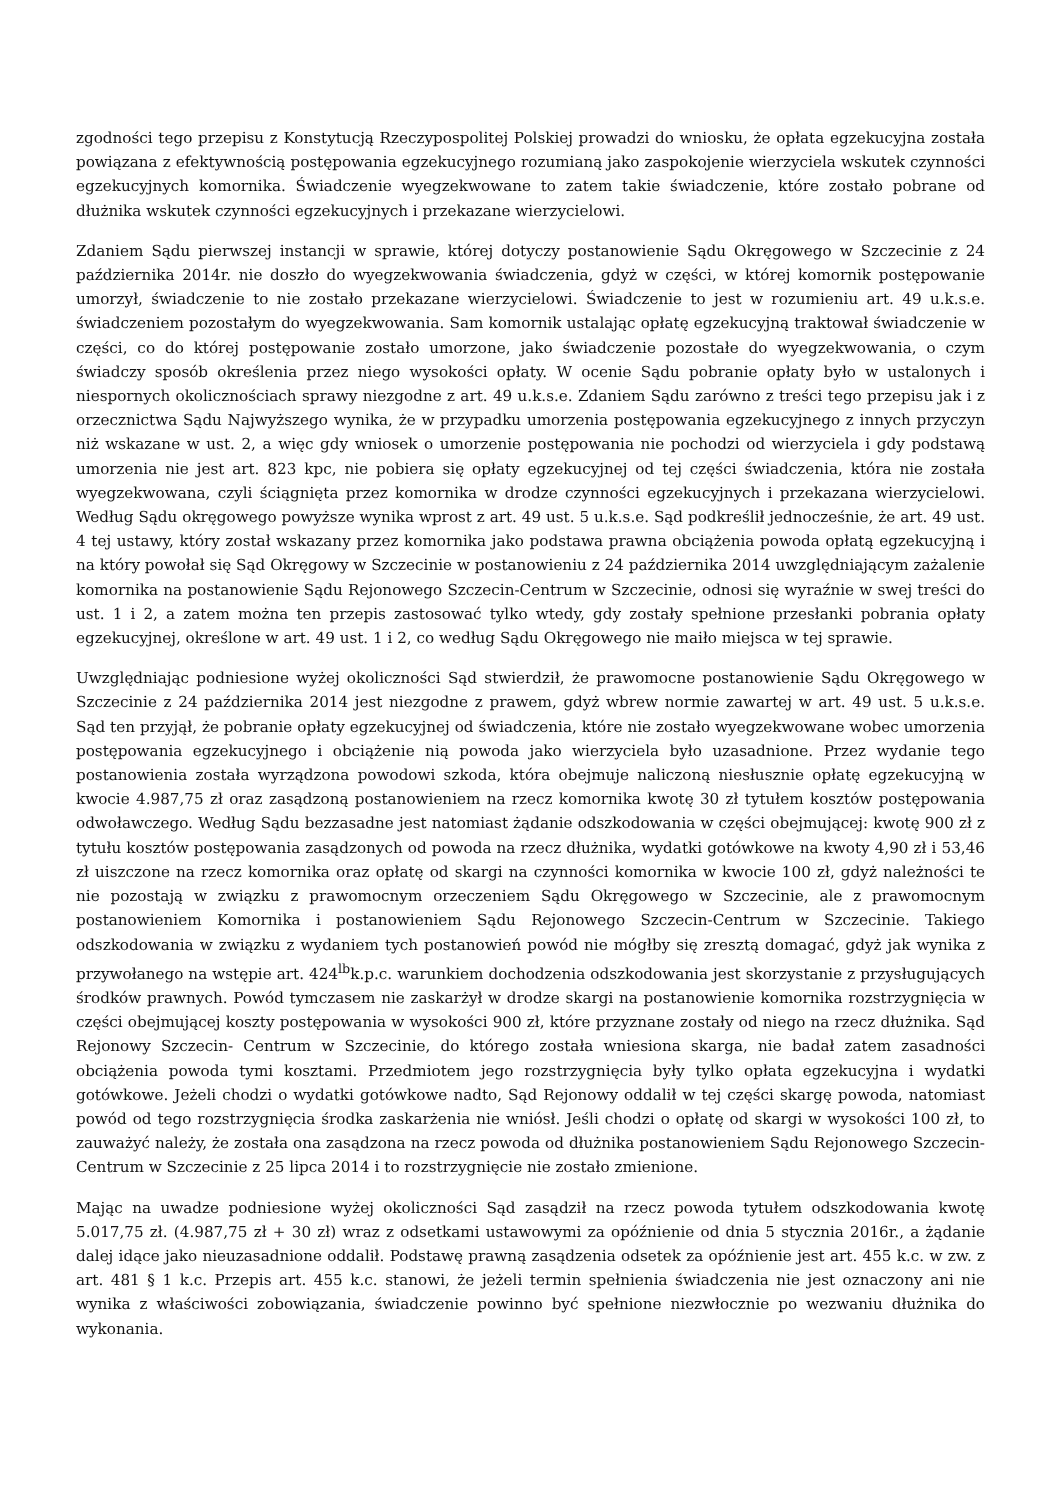zgodności tego przepisu z Konstytucją Rzeczypospolitej Polskiej prowadzi do wniosku, że opłata egzekucyjna została powiązana z efektywnością postępowania egzekucyjnego rozumianą jako zaspokojenie wierzyciela wskutek czynności egzekucyjnych komornika. Świadczenie wyegzekwowane to zatem takie świadczenie, które zostało pobrane od dłużnika wskutek czynności egzekucyjnych i przekazane wierzycielowi.
Zdaniem Sądu pierwszej instancji w sprawie, której dotyczy postanowienie Sądu Okręgowego w Szczecinie z 24 października 2014r. nie doszło do wyegzekwowania świadczenia, gdyż w części, w której komornik postępowanie umorzył, świadczenie to nie zostało przekazane wierzycielowi. Świadczenie to jest w rozumieniu art. 49 u.k.s.e. świadczeniem pozostałym do wyegzekwowania. Sam komornik ustalając opłatę egzekucyjną traktował świadczenie w części, co do której postępowanie zostało umorzone, jako świadczenie pozostałe do wyegzekwowania, o czym świadczy sposób określenia przez niego wysokości opłaty. W ocenie Sądu pobranie opłaty było w ustalonych i niespornych okolicznościach sprawy niezgodne z art. 49 u.k.s.e. Zdaniem Sądu zarówno z treści tego przepisu jak i z orzecznictwa Sądu Najwyższego wynika, że w przypadku umorzenia postępowania egzekucyjnego z innych przyczyn niż wskazane w ust. 2, a więc gdy wniosek o umorzenie postępowania nie pochodzi od wierzyciela i gdy podstawą umorzenia nie jest art. 823 kpc, nie pobiera się opłaty egzekucyjnej od tej części świadczenia, która nie została wyegzekwowana, czyli ściągnięta przez komornika w drodze czynności egzekucyjnych i przekazana wierzycielowi. Według Sądu okręgowego powyższe wynika wprost z art. 49 ust. 5 u.k.s.e. Sąd podkreślił jednocześnie, że art. 49 ust. 4 tej ustawy, który został wskazany przez komornika jako podstawa prawna obciążenia powoda opłatą egzekucyjną i na który powołał się Sąd Okręgowy w Szczecinie w postanowieniu z 24 października 2014 uwzględniającym zażalenie komornika na postanowienie Sądu Rejonowego Szczecin-Centrum w Szczecinie, odnosi się wyraźnie w swej treści do ust. 1 i 2, a zatem można ten przepis zastosować tylko wtedy, gdy zostały spełnione przesłanki pobrania opłaty egzekucyjnej, określone w art. 49 ust. 1 i 2, co według Sądu Okręgowego nie maiło miejsca w tej sprawie.
Uwzględniając podniesione wyżej okoliczności Sąd stwierdził, że prawomocne postanowienie Sądu Okręgowego w Szczecinie z 24 października 2014 jest niezgodne z prawem, gdyż wbrew normie zawartej w art. 49 ust. 5 u.k.s.e. Sąd ten przyjął, że pobranie opłaty egzekucyjnej od świadczenia, które nie zostało wyegzekwowane wobec umorzenia postępowania egzekucyjnego i obciążenie nią powoda jako wierzyciela było uzasadnione. Przez wydanie tego postanowienia została wyrządzona powodowi szkoda, która obejmuje naliczoną niesłusznie opłatę egzekucyjną w kwocie 4.987,75 zł oraz zasądzoną postanowieniem na rzecz komornika kwotę 30 zł tytułem kosztów postępowania odwoławczego. Według Sądu bezzasadne jest natomiast żądanie odszkodowania w części obejmującej: kwotę 900 zł z tytułu kosztów postępowania zasądzonych od powoda na rzecz dłużnika, wydatki gotówkowe na kwoty 4,90 zł i 53,46 zł uiszczone na rzecz komornika oraz opłatę od skargi na czynności komornika w kwocie 100 zł, gdyż należności te nie pozostają w związku z prawomocnym orzeczeniem Sądu Okręgowego w Szczecinie, ale z prawomocnym postanowieniem Komornika i postanowieniem Sądu Rejonowego Szczecin-Centrum w Szczecinie. Takiego odszkodowania w związku z wydaniem tych postanowień powód nie mógłby się zresztą domagać, gdyż jak wynika z przywołanego na wstępie art. 424<sup>lb</sup>k.p.c. warunkiem dochodzenia odszkodowania jest skorzystanie z przysługujących środków prawnych. Powód tymczasem nie zaskarżył w drodze skargi na postanowienie komornika rozstrzygnięcia w części obejmującej koszty postępowania w wysokości 900 zł, które przyznane zostały od niego na rzecz dłużnika. Sąd Rejonowy Szczecin- Centrum w Szczecinie, do którego została wniesiona skarga, nie badał zatem zasadności obciążenia powoda tymi kosztami. Przedmiotem jego rozstrzygnięcia były tylko opłata egzekucyjna i wydatki gotówkowe. Jeżeli chodzi o wydatki gotówkowe nadto, Sąd Rejonowy oddalił w tej części skargę powoda, natomiast powód od tego rozstrzygnięcia środka zaskarżenia nie wniósł. Jeśli chodzi o opłatę od skargi w wysokości 100 zł, to zauważyć należy, że została ona zasądzona na rzecz powoda od dłużnika postanowieniem Sądu Rejonowego Szczecin-Centrum w Szczecinie z 25 lipca 2014 i to rozstrzygnięcie nie zostało zmienione.
Mając na uwadze podniesione wyżej okoliczności Sąd zasądził na rzecz powoda tytułem odszkodowania kwotę 5.017,75 zł. (4.987,75 zł + 30 zł) wraz z odsetkami ustawowymi za opóźnienie od dnia 5 stycznia 2016r., a żądanie dalej idące jako nieuzasadnione oddalił. Podstawę prawną zasądzenia odsetek za opóźnienie jest art. 455 k.c. w zw. z art. 481 § 1 k.c. Przepis art. 455 k.c. stanowi, że jeżeli termin spełnienia świadczenia nie jest oznaczony ani nie wynika z właściwości zobowiązania, świadczenie powinno być spełnione niezwłocznie po wezwaniu dłużnika do wykonania.